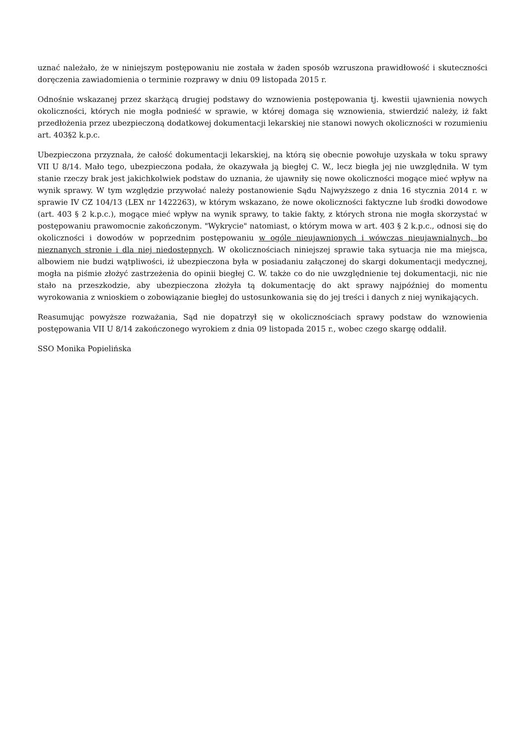uznać należało, że w niniejszym postępowaniu nie została w żaden sposób wzruszona prawidłowość i skuteczności doręczenia zawiadomienia o terminie rozprawy w dniu 09 listopada 2015 r.
Odnośnie wskazanej przez skarżącą drugiej podstawy do wznowienia postępowania tj. kwestii ujawnienia nowych okoliczności, których nie mogła podnieść w sprawie, w której domaga się wznowienia, stwierdzić należy, iż fakt przedłożenia przez ubezpieczoną dodatkowej dokumentacji lekarskiej nie stanowi nowych okoliczności w rozumieniu art. 403§2 k.p.c.
Ubezpieczona przyznała, że całość dokumentacji lekarskiej, na którą się obecnie powołuje uzyskała w toku sprawy VII U 8/14. Mało tego, ubezpieczona podała, że okazywała ją biegłej C. W., lecz biegła jej nie uwzględniła. W tym stanie rzeczy brak jest jakichkolwiek podstaw do uznania, że ujawniły się nowe okoliczności mogące mieć wpływ na wynik sprawy. W tym względzie przywołać należy postanowienie Sądu Najwyższego z dnia 16 stycznia 2014 r. w sprawie IV CZ 104/13 (LEX nr 1422263), w którym wskazano, że nowe okoliczności faktyczne lub środki dowodowe (art. 403 § 2 k.p.c.), mogące mieć wpływ na wynik sprawy, to takie fakty, z których strona nie mogła skorzystać w postępowaniu prawomocnie zakończonym. "Wykrycie" natomiast, o którym mowa w art. 403 § 2 k.p.c., odnosi się do okoliczności i dowodów w poprzednim postępowaniu w ogóle nieujawnionych i wówczas nieujawnialnych, bo nieznanych stronie i dla niej niedostępnych. W okolicznościach niniejszej sprawie taka sytuacja nie ma miejsca, albowiem nie budzi wątpliwości, iż ubezpieczona była w posiadaniu załączonej do skargi dokumentacji medycznej, mogła na piśmie złożyć zastrzeżenia do opinii biegłej C. W. także co do nie uwzględnienie tej dokumentacji, nic nie stało na przeszkodzie, aby ubezpieczona złożyła tą dokumentację do akt sprawy najpóźniej do momentu wyrokowania z wnioskiem o zobowiązanie biegłej do ustosunkowania się do jej treści i danych z niej wynikających.
Reasumując powyższe rozważania, Sąd nie dopatrzył się w okolicznościach sprawy podstaw do wznowienia postępowania VII U 8/14 zakończonego wyrokiem z dnia 09 listopada 2015 r., wobec czego skargę oddalił.
SSO Monika Popielińska